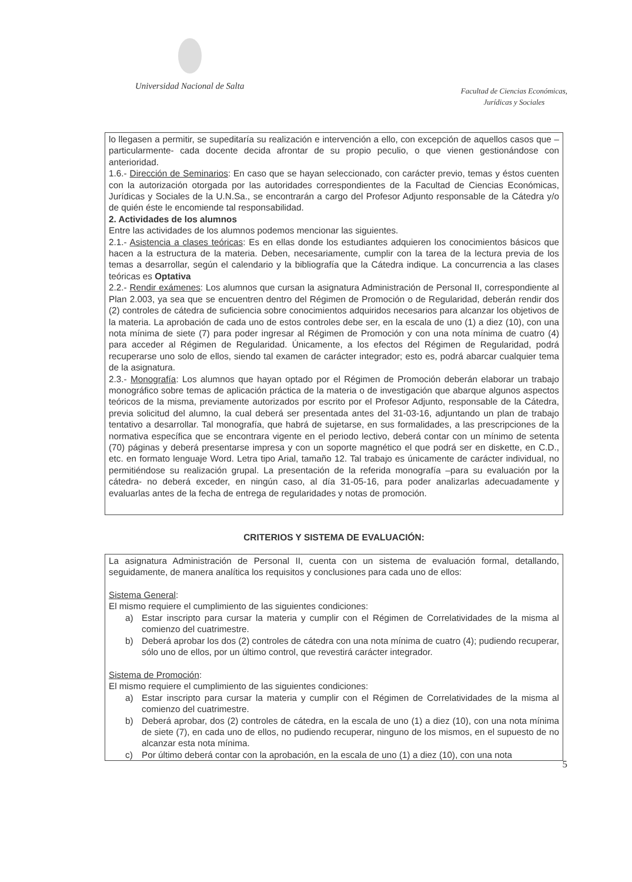Universidad Nacional de Salta
Facultad de Ciencias Económicas,
Jurídicas y Sociales
lo llegasen a permitir, se supeditaría su realización e intervención a ello, con excepción de aquellos casos que –particularmente- cada docente decida afrontar de su propio peculio, o que vienen gestionándose con anterioridad.
1.6.- Dirección de Seminarios: En caso que se hayan seleccionado, con carácter previo, temas y éstos cuenten con la autorización otorgada por las autoridades correspondientes de la Facultad de Ciencias Económicas, Jurídicas y Sociales de la U.N.Sa., se encontrarán a cargo del Profesor Adjunto responsable de la Cátedra y/o de quién éste le encomiende tal responsabilidad.
2. Actividades de los alumnos
Entre las actividades de los alumnos podemos mencionar las siguientes.
2.1.- Asistencia a clases teóricas: Es en ellas donde los estudiantes adquieren los conocimientos básicos que hacen a la estructura de la materia. Deben, necesariamente, cumplir con la tarea de la lectura previa de los temas a desarrollar, según el calendario y la bibliografía que la Cátedra indique. La concurrencia a las clases teóricas es Optativa
2.2.- Rendir exámenes: Los alumnos que cursan la asignatura Administración de Personal II, correspondiente al Plan 2.003, ya sea que se encuentren dentro del Régimen de Promoción o de Regularidad, deberán rendir dos (2) controles de cátedra de suficiencia sobre conocimientos adquiridos necesarios para alcanzar los objetivos de la materia. La aprobación de cada uno de estos controles debe ser, en la escala de uno (1) a diez (10), con una nota mínima de siete (7) para poder ingresar al Régimen de Promoción y con una nota mínima de cuatro (4) para acceder al Régimen de Regularidad. Únicamente, a los efectos del Régimen de Regularidad, podrá recuperarse uno solo de ellos, siendo tal examen de carácter integrador; esto es, podrá abarcar cualquier tema de la asignatura.
2.3.- Monografía: Los alumnos que hayan optado por el Régimen de Promoción deberán elaborar un trabajo monográfico sobre temas de aplicación práctica de la materia o de investigación que abarque algunos aspectos teóricos de la misma, previamente autorizados por escrito por el Profesor Adjunto, responsable de la Cátedra, previa solicitud del alumno, la cual deberá ser presentada antes del 31-03-16, adjuntando un plan de trabajo tentativo a desarrollar. Tal monografía, que habrá de sujetarse, en sus formalidades, a las prescripciones de la normativa específica que se encontrara vigente en el periodo lectivo, deberá contar con un mínimo de setenta (70) páginas y deberá presentarse impresa y con un soporte magnético el que podrá ser en diskette, en C.D., etc. en formato lenguaje Word. Letra tipo Arial, tamaño 12. Tal trabajo es únicamente de carácter individual, no permitiéndose su realización grupal. La presentación de la referida monografía –para su evaluación por la cátedra- no deberá exceder, en ningún caso, al día 31-05-16, para poder analizarlas adecuadamente y evaluarlas antes de la fecha de entrega de regularidades y notas de promoción.
CRITERIOS Y SISTEMA DE EVALUACIÓN:
La asignatura Administración de Personal II, cuenta con un sistema de evaluación formal, detallando, seguidamente, de manera analítica los requisitos y conclusiones para cada uno de ellos:
Sistema General:
El mismo requiere el cumplimiento de las siguientes condiciones:
a) Estar inscripto para cursar la materia y cumplir con el Régimen de Correlatividades de la misma al comienzo del cuatrimestre.
b) Deberá aprobar los dos (2) controles de cátedra con una nota mínima de cuatro (4); pudiendo recuperar, sólo uno de ellos, por un último control, que revestirá carácter integrador.
Sistema de Promoción:
El mismo requiere el cumplimiento de las siguientes condiciones:
a) Estar inscripto para cursar la materia y cumplir con el Régimen de Correlatividades de la misma al comienzo del cuatrimestre.
b) Deberá aprobar, dos (2) controles de cátedra, en la escala de uno (1) a diez (10), con una nota mínima de siete (7), en cada uno de ellos, no pudiendo recuperar, ninguno de los mismos, en el supuesto de no alcanzar esta nota mínima.
c) Por último deberá contar con la aprobación, en la escala de uno (1) a diez (10), con una nota
5